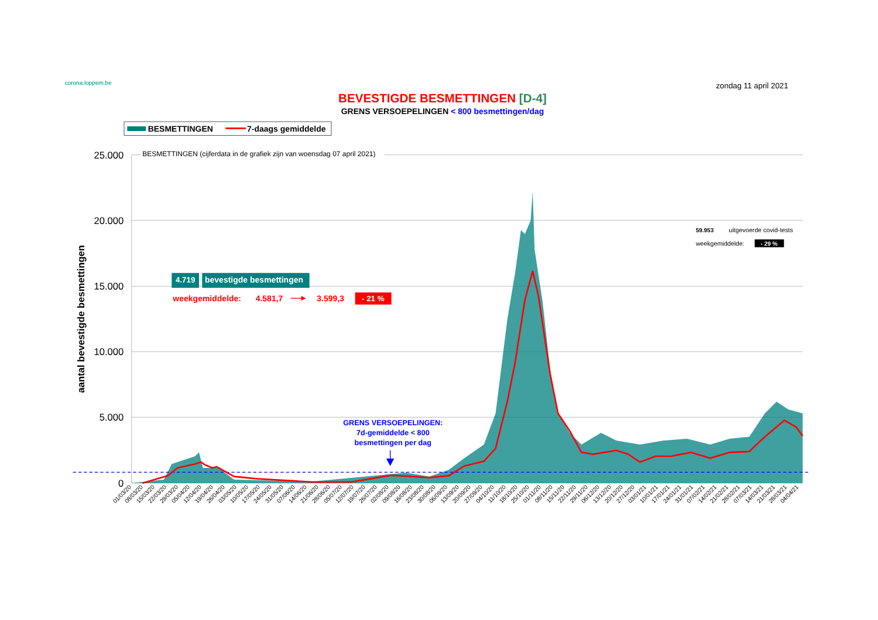corona.loppem.be
zondag 11 april 2021
BEVESTIGDE BESMETTINGEN [D-4]
GRENS VERSOEPELINGEN < 800 besmettingen/dag
BESMETTINGEN
7-daags gemiddelde
25.000
20.000
15.000
10.000
5.000
0
aantal bevestigde besmettingen
BESMETTINGEN (cijferdata in de grafiek zijn van woensdag 07 april 2021)
4.719
bevestigde besmettingen
weekgemiddelde:
4.581,7
3.599,3
- 21 %
59.953
uitgevoerde covid-tests
weekgemiddelde:
- 29 %
GRENS VERSOEPELINGEN:
7d-gemiddelde < 800
besmettingen per dag
01/03/20
08/03/20
15/03/20
22/03/20
29/03/20
05/04/20
12/04/20
19/04/20
26/04/20
03/05/20
10/05/20
17/05/20
24/05/20
31/05/20
07/06/20
14/06/20
21/06/20
28/06/20
05/07/20
12/07/20
19/07/20
26/07/20
02/08/20
09/08/20
16/08/20
23/08/20
30/08/20
06/09/20
13/09/20
20/09/20
27/09/20
04/10/20
11/10/20
18/10/20
25/10/20
01/11/20
08/11/20
15/11/20
22/11/20
29/11/20
06/12/20
13/12/20
20/12/20
27/12/20
03/01/21
10/01/21
17/01/21
24/01/21
31/01/21
07/02/21
14/02/21
21/02/21
28/02/21
07/03/21
14/03/21
21/03/21
28/03/21
04/04/21